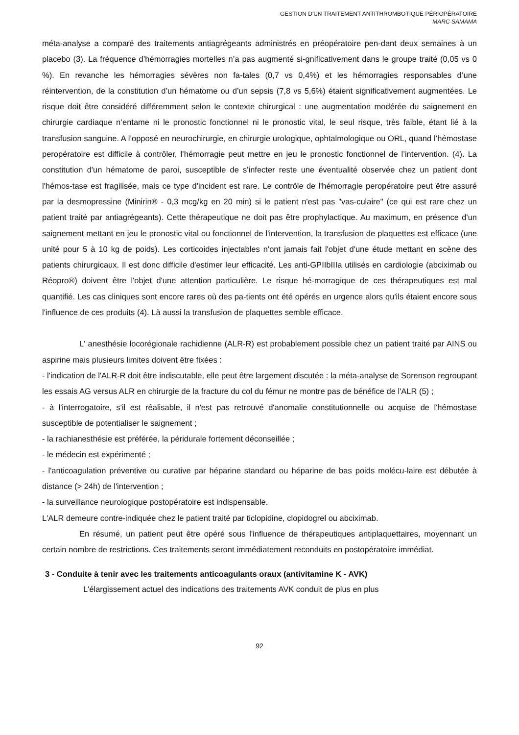GESTION D'UN TRAITEMENT ANTITHROMBOTIQUE PÉRIOPÉRATOIRE
MARC SAMAMA
méta-analyse a comparé des traitements antiagrégeants administrés en préopératoire pen-dant deux semaines à un placebo (3). La fréquence d’hémorragies mortelles n’a pas augmenté si-gnificativement dans le groupe traité (0,05 vs 0 %). En revanche les hémorragies sévères non fa-tales (0,7 vs 0,4%) et les hémorragies responsables d’une réintervention, de la constitution d’un hématome ou d’un sepsis (7,8 vs 5,6%) étaient significativement augmentées. Le risque doit être considéré différemment selon le contexte chirurgical : une augmentation modérée du saignement en chirurgie cardiaque n’entame ni le pronostic fonctionnel ni le pronostic vital, le seul risque, très faible, étant lié à la transfusion sanguine. A l’opposé en neurochirurgie, en chirurgie urologique, ophtalmologique ou ORL, quand l’hémostase peropératoire est difficile à contrôler, l’hémorragie peut mettre en jeu le pronostic fonctionnel de l’intervention. (4). La constitution d'un hématome de paroi, susceptible de s'infecter reste une éventualité observée chez un patient dont l'hémos-tase est fragilisée, mais ce type d'incident est rare. Le contrôle de l'hémorragie peropératoire peut être assuré par la desmopressine (Minirin® - 0,3 mcg/kg en 20 min) si le patient n'est pas "vas-culaire" (ce qui est rare chez un patient traité par antiagrégeants). Cette thérapeutique ne doit pas être prophylactique. Au maximum, en présence d'un saignement mettant en jeu le pronostic vital ou fonctionnel de l'intervention, la transfusion de plaquettes est efficace (une unité pour 5 à 10 kg de poids). Les corticoides injectables n'ont jamais fait l'objet d'une étude mettant en scène des patients chirurgicaux. Il est donc difficile d'estimer leur efficacité. Les anti-GPIIbIIIa utilisés en cardiologie (abciximab ou Réopro®) doivent être l'objet d'une attention particulière. Le risque hé-morragique de ces thérapeutiques est mal quantifié. Les cas cliniques sont encore rares où des pa-tients ont été opérés en urgence alors qu'ils étaient encore sous l'influence de ces produits (4). Là aussi la transfusion de plaquettes semble efficace.
L' anesthésie locorégionale rachidienne (ALR-R) est probablement possible chez un patient traité par AINS ou aspirine mais plusieurs limites doivent être fixées :
- l'indication de l'ALR-R doit être indiscutable, elle peut être largement discutée : la méta-analyse de Sorenson regroupant les essais AG versus ALR en chirurgie de la fracture du col du fémur ne montre pas de bénéfice de l'ALR (5) ;
- à l'interrogatoire, s'il est réalisable, il n'est pas retrouvé d'anomalie constitutionnelle ou acquise de l'hémostase susceptible de potentialiser le saignement ;
- la rachianesthésie est préférée, la péridurale fortement déconseillée ;
- le médecin est expérimenté ;
- l'anticoagulation préventive ou curative par héparine standard ou héparine de bas poids molécu-laire est débutée à distance (> 24h) de l'intervention ;
- la surveillance neurologique postopératoire est indispensable.
L'ALR demeure contre-indiquée chez le patient traité par ticlopidine, clopidogrel ou abciximab.
En résumé, un patient peut être opéré sous l'influence de thérapeutiques antiplaquettaires, moyennant un certain nombre de restrictions. Ces traitements seront immédiatement reconduits en postopératoire immédiat.
3 - Conduite à tenir avec les traitements anticoagulants oraux (antivitamine K - AVK)
L'élargissement actuel des indications des traitements AVK conduit de plus en plus
92